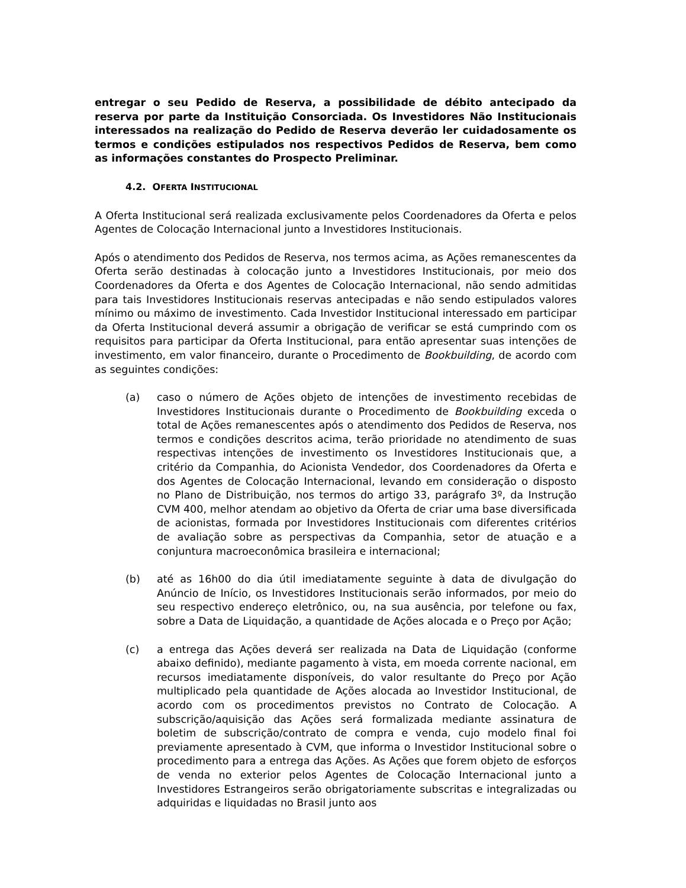entregar o seu Pedido de Reserva, a possibilidade de débito antecipado da reserva por parte da Instituição Consorciada. Os Investidores Não Institucionais interessados na realização do Pedido de Reserva deverão ler cuidadosamente os termos e condições estipulados nos respectivos Pedidos de Reserva, bem como as informações constantes do Prospecto Preliminar.
4.2. OFERTA INSTITUCIONAL
A Oferta Institucional será realizada exclusivamente pelos Coordenadores da Oferta e pelos Agentes de Colocação Internacional junto a Investidores Institucionais.
Após o atendimento dos Pedidos de Reserva, nos termos acima, as Ações remanescentes da Oferta serão destinadas à colocação junto a Investidores Institucionais, por meio dos Coordenadores da Oferta e dos Agentes de Colocação Internacional, não sendo admitidas para tais Investidores Institucionais reservas antecipadas e não sendo estipulados valores mínimo ou máximo de investimento. Cada Investidor Institucional interessado em participar da Oferta Institucional deverá assumir a obrigação de verificar se está cumprindo com os requisitos para participar da Oferta Institucional, para então apresentar suas intenções de investimento, em valor financeiro, durante o Procedimento de Bookbuilding, de acordo com as seguintes condições:
(a) caso o número de Ações objeto de intenções de investimento recebidas de Investidores Institucionais durante o Procedimento de Bookbuilding exceda o total de Ações remanescentes após o atendimento dos Pedidos de Reserva, nos termos e condições descritos acima, terão prioridade no atendimento de suas respectivas intenções de investimento os Investidores Institucionais que, a critério da Companhia, do Acionista Vendedor, dos Coordenadores da Oferta e dos Agentes de Colocação Internacional, levando em consideração o disposto no Plano de Distribuição, nos termos do artigo 33, parágrafo 3º, da Instrução CVM 400, melhor atendam ao objetivo da Oferta de criar uma base diversificada de acionistas, formada por Investidores Institucionais com diferentes critérios de avaliação sobre as perspectivas da Companhia, setor de atuação e a conjuntura macroeconômica brasileira e internacional;
(b) até as 16h00 do dia útil imediatamente seguinte à data de divulgação do Anúncio de Início, os Investidores Institucionais serão informados, por meio do seu respectivo endereço eletrônico, ou, na sua ausência, por telefone ou fax, sobre a Data de Liquidação, a quantidade de Ações alocada e o Preço por Ação;
(c) a entrega das Ações deverá ser realizada na Data de Liquidação (conforme abaixo definido), mediante pagamento à vista, em moeda corrente nacional, em recursos imediatamente disponíveis, do valor resultante do Preço por Ação multiplicado pela quantidade de Ações alocada ao Investidor Institucional, de acordo com os procedimentos previstos no Contrato de Colocação. A subscrição/aquisição das Ações será formalizada mediante assinatura de boletim de subscrição/contrato de compra e venda, cujo modelo final foi previamente apresentado à CVM, que informa o Investidor Institucional sobre o procedimento para a entrega das Ações. As Ações que forem objeto de esforços de venda no exterior pelos Agentes de Colocação Internacional junto a Investidores Estrangeiros serão obrigatoriamente subscritas e integralizadas ou adquiridas e liquidadas no Brasil junto aos